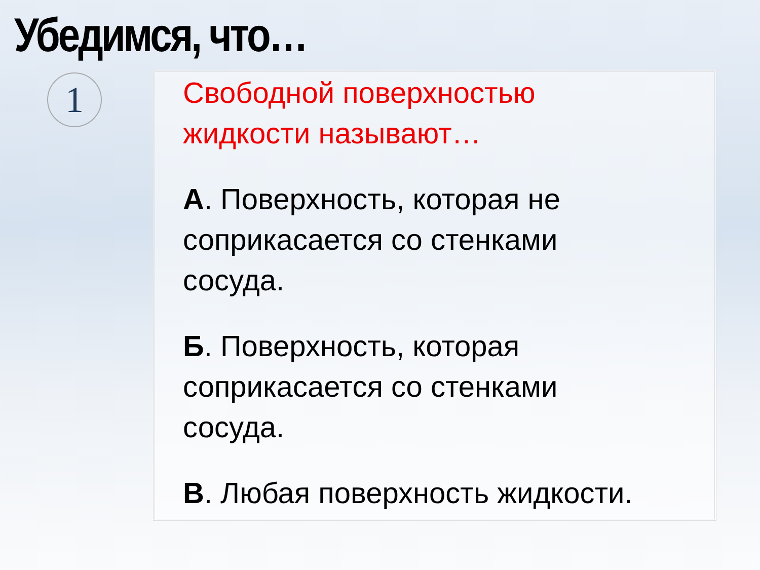Убедимся, что…
1
Свободной поверхностью
жидкости называют…
А. Поверхность, которая не
соприкасается со стенками
сосуда.
Б. Поверхность, которая
соприкасается со стенками
сосуда.
В. Любая поверхность жидкости.